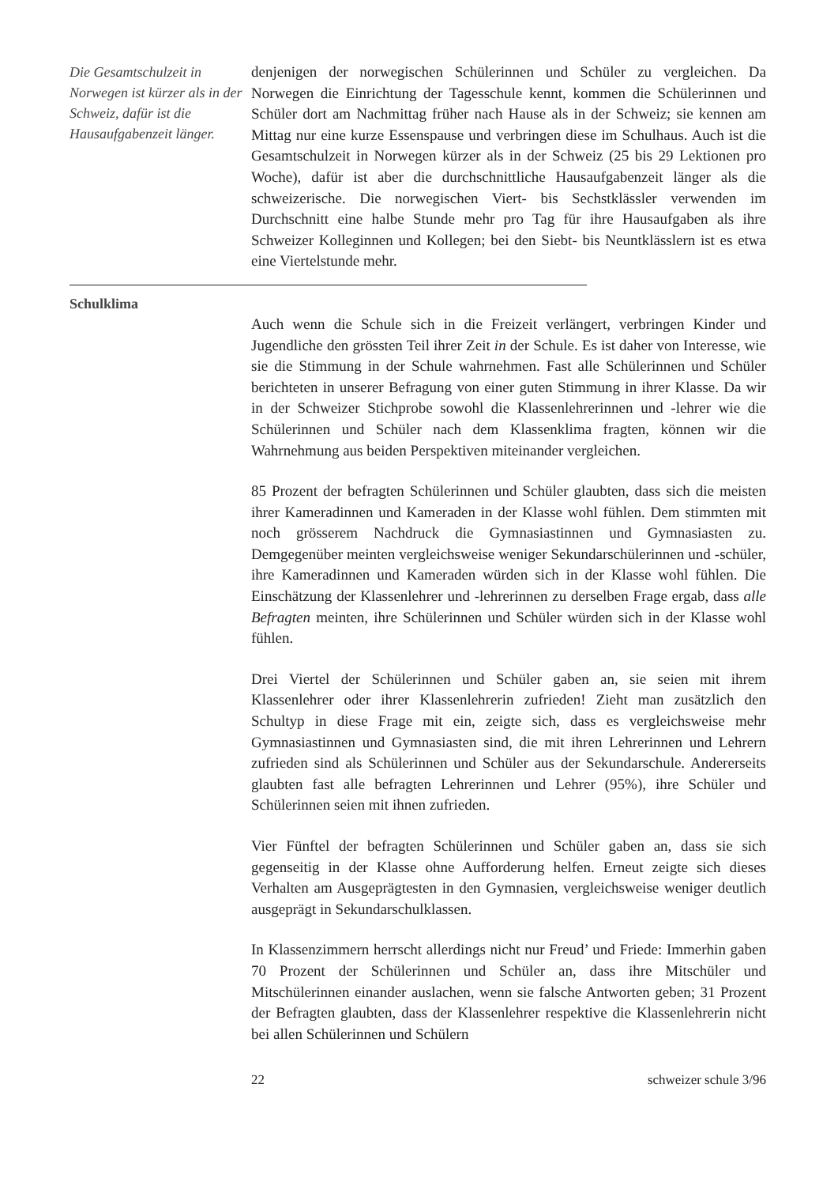Die Gesamtschulzeit in Norwegen ist kürzer als in der Schweiz, dafür ist die Hausaufgabenzeit länger.
denjenigen der norwegischen Schülerinnen und Schüler zu vergleichen. Da Norwegen die Einrichtung der Tagesschule kennt, kommen die Schülerinnen und Schüler dort am Nachmittag früher nach Hause als in der Schweiz; sie kennen am Mittag nur eine kurze Essenspause und verbringen diese im Schulhaus. Auch ist die Gesamtschulzeit in Norwegen kürzer als in der Schweiz (25 bis 29 Lektionen pro Woche), dafür ist aber die durchschnittliche Hausaufgabenzeit länger als die schweizerische. Die norwegischen Viert- bis Sechstklässler verwenden im Durchschnitt eine halbe Stunde mehr pro Tag für ihre Hausaufgaben als ihre Schweizer Kolleginnen und Kollegen; bei den Siebt- bis Neuntklässlern ist es etwa eine Viertelstunde mehr.
Schulklima
Auch wenn die Schule sich in die Freizeit verlängert, verbringen Kinder und Jugendliche den grössten Teil ihrer Zeit in der Schule. Es ist daher von Interesse, wie sie die Stimmung in der Schule wahrnehmen. Fast alle Schülerinnen und Schüler berichteten in unserer Befragung von einer guten Stimmung in ihrer Klasse. Da wir in der Schweizer Stichprobe sowohl die Klassenlehrerinnen und -lehrer wie die Schülerinnen und Schüler nach dem Klassenklima fragten, können wir die Wahrnehmung aus beiden Perspektiven miteinander vergleichen.
85 Prozent der befragten Schülerinnen und Schüler glaubten, dass sich die meisten ihrer Kameradinnen und Kameraden in der Klasse wohl fühlen. Dem stimmten mit noch grösserem Nachdruck die Gymnasiastinnen und Gymnasiasten zu. Demgegenüber meinten vergleichsweise weniger Sekundarschülerinnen und -schüler, ihre Kameradinnen und Kameraden würden sich in der Klasse wohl fühlen. Die Einschätzung der Klassenlehrer und -lehrerinnen zu derselben Frage ergab, dass alle Befragten meinten, ihre Schülerinnen und Schüler würden sich in der Klasse wohl fühlen.
Drei Viertel der Schülerinnen und Schüler gaben an, sie seien mit ihrem Klassenlehrer oder ihrer Klassenlehrerin zufrieden! Zieht man zusätzlich den Schultyp in diese Frage mit ein, zeigte sich, dass es vergleichsweise mehr Gymnasiastinnen und Gymnasiasten sind, die mit ihren Lehrerinnen und Lehrern zufrieden sind als Schülerinnen und Schüler aus der Sekundarschule. Andererseits glaubten fast alle befragten Lehrerinnen und Lehrer (95%), ihre Schüler und Schülerinnen seien mit ihnen zufrieden.
Vier Fünftel der befragten Schülerinnen und Schüler gaben an, dass sie sich gegenseitig in der Klasse ohne Aufforderung helfen. Erneut zeigte sich dieses Verhalten am Ausgeprägtesten in den Gymnasien, vergleichsweise weniger deutlich ausgeprägt in Sekundarschulklassen.
In Klassenzimmern herrscht allerdings nicht nur Freud’ und Friede: Immerhin gaben 70 Prozent der Schülerinnen und Schüler an, dass ihre Mitschüler und Mitschülerinnen einander auslachen, wenn sie falsche Antworten geben; 31 Prozent der Befragten glaubten, dass der Klassenlehrer respektive die Klassenlehrerin nicht bei allen Schülerinnen und Schülern
22 schweizer schule 3/96